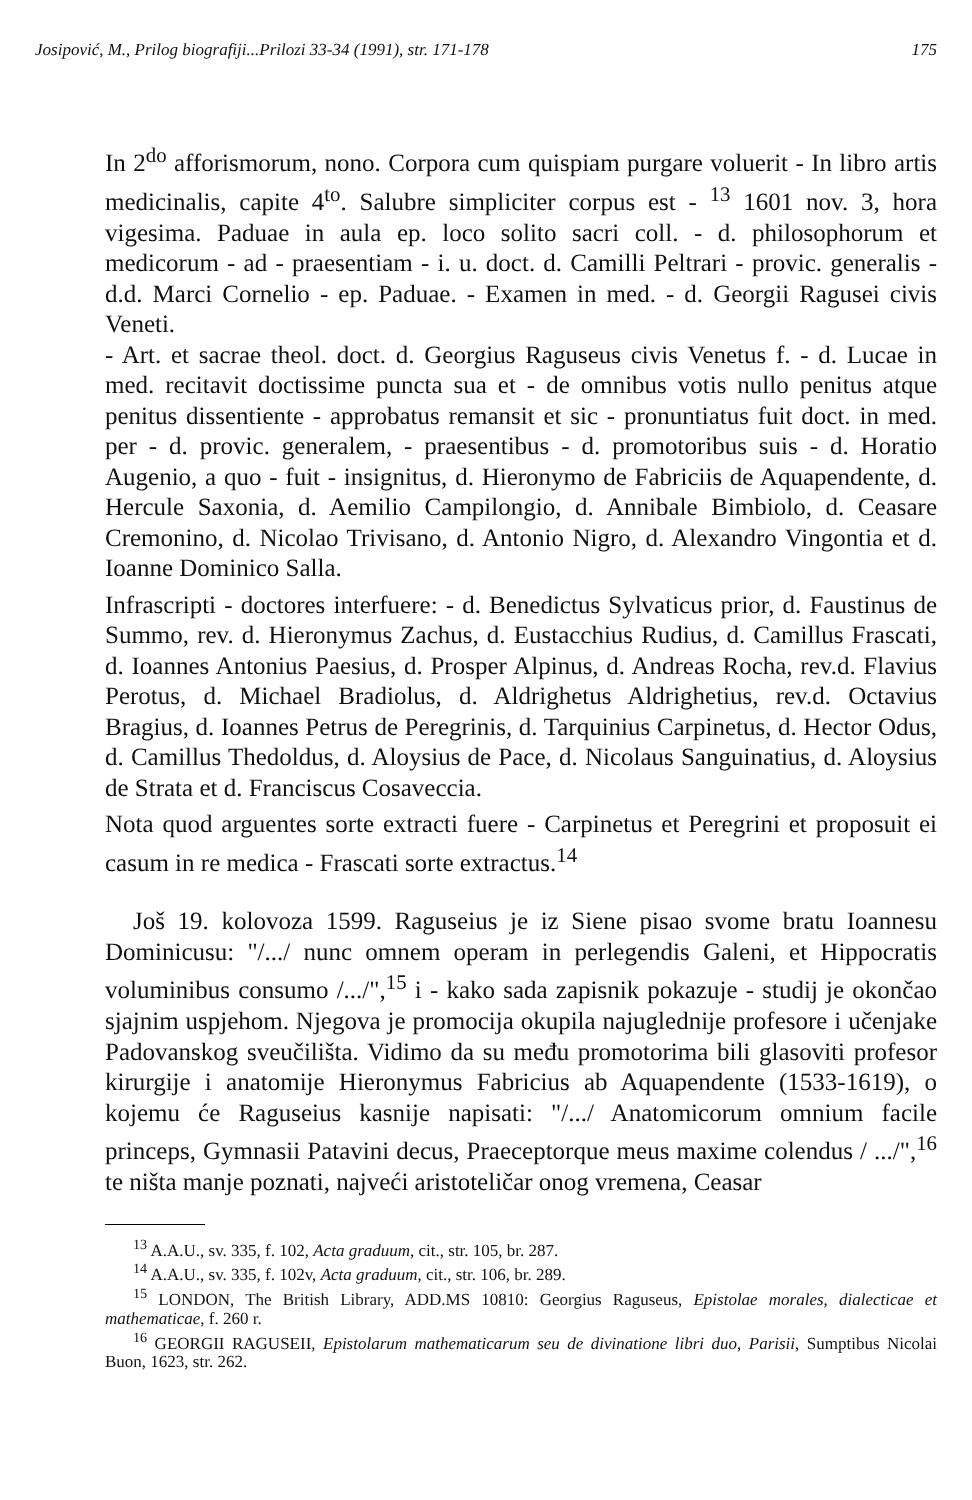Josipović, M., Prilog biografiji...Prilozi 33-34 (1991), str. 171-178 175
In 2<sup>do</sup> afforismorum, nono. Corpora cum quispiam purgare voluerit - In libro artis medicinalis, capite 4<sup>to</sup>. Salubre simpliciter corpus est - <sup>13</sup> 1601 nov. 3, hora vigesima. Paduae in aula ep. loco solito sacri coll. - d. philosophorum et medicorum - ad - praesentiam - i. u. doct. d. Camilli Peltrari - provic. generalis - d.d. Marci Cornelio - ep. Paduae. - Examen in med. - d. Georgii Ragusei civis Veneti.
- Art. et sacrae theol. doct. d. Georgius Raguseus civis Venetus f. - d. Lucae in med. recitavit doctissime puncta sua et - de omnibus votis nullo penitus atque penitus dissentiente - approbatus remansit et sic - pronuntiatus fuit doct. in med. per - d. provic. generalem, - praesentibus - d. promotoribus suis - d. Horatio Augenio, a quo - fuit - insignitus, d. Hieronymo de Fabriciis de Aquapendente, d. Hercule Saxonia, d. Aemilio Campilongio, d. Annibale Bimbiolo, d. Ceasare Cremonino, d. Nicolao Trivisano, d. Antonio Nigro, d. Alexandro Vingontia et d. Ioanne Dominico Salla.
Infrascripti - doctores interfuere: - d. Benedictus Sylvaticus prior, d. Faustinus de Summo, rev. d. Hieronymus Zachus, d. Eustacchius Rudius, d. Camillus Frascati, d. Ioannes Antonius Paesius, d. Prosper Alpinus, d. Andreas Rocha, rev.d. Flavius Perotus, d. Michael Bradiolus, d. Aldrighetus Aldrighetius, rev.d. Octavius Bragius, d. Ioannes Petrus de Peregrinis, d. Tarquinius Carpinetus, d. Hector Odus, d. Camillus Thedoldus, d. Aloysius de Pace, d. Nicolaus Sanguinatius, d. Aloysius de Strata et d. Franciscus Cosaveccia.
Nota quod arguentes sorte extracti fuere - Carpinetus et Peregrini et proposuit ei casum in re medica - Frascati sorte extractus.<sup>14</sup>
Još 19. kolovoza 1599. Raguseius je iz Siene pisao svome bratu Ioannesu Dominicusu: "/.../ nunc omnem operam in perlegendis Galeni, et Hippocratis voluminibus consumo /.../",<sup>15</sup> i - kako sada zapisnik pokazuje - studij je okončao sjajnim uspjehom. Njegova je promocija okupila najuglednije profesore i učenjake Padovanskog sveučilišta. Vidimo da su među promotorima bili glasoviti profesor kirurgije i anatomije Hieronymus Fabricius ab Aquapendente (1533-1619), o kojemu će Raguseius kasnije napisati: "/.../ Anatomicorum omnium facile princeps, Gymnasii Patavini decus, Praeceptorque meus maxime colendus / .../",<sup>16</sup> te ništa manje poznati, najveći aristoteličar onog vremena, Ceasar
<sup>13</sup> A.A.U., sv. 335, f. 102, Acta graduum, cit., str. 105, br. 287.
<sup>14</sup> A.A.U., sv. 335, f. 102v, Acta graduum, cit., str. 106, br. 289.
<sup>15</sup> LONDON, The British Library, ADD.MS 10810: Georgius Raguseus, Epistolae morales, dialecticae et mathematicae, f. 260 r.
<sup>16</sup> GEORGII RAGUSEII, Epistolarum mathematicarum seu de divinatione libri duo, Parisii, Sumptibus Nicolai Buon, 1623, str. 262.